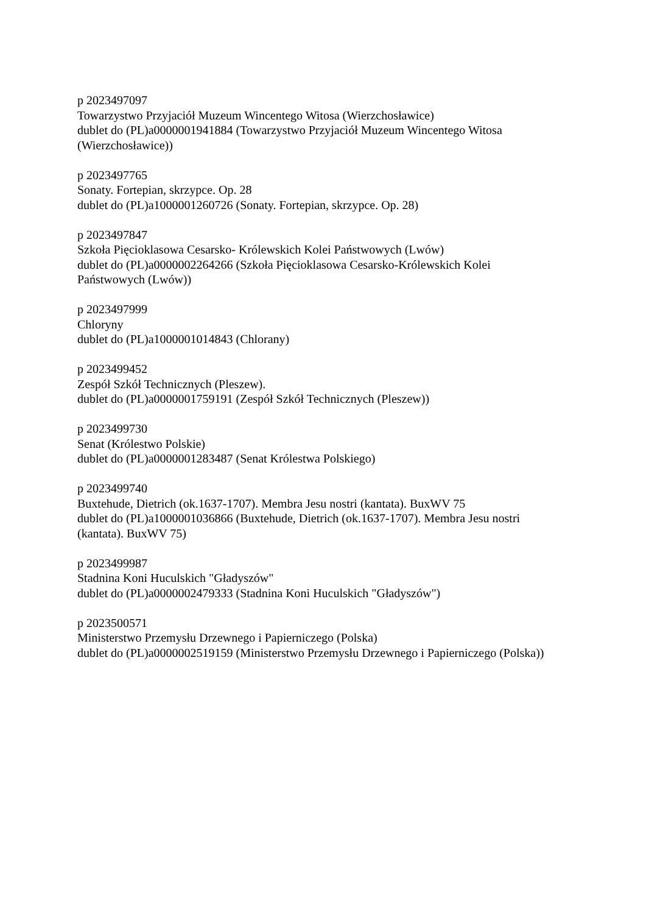p 2023497097
Towarzystwo Przyjaciół Muzeum Wincentego Witosa (Wierzchosławice)
dublet do (PL)a0000001941884 (Towarzystwo Przyjaciół Muzeum Wincentego Witosa (Wierzchosławice))
p 2023497765
Sonaty. Fortepian, skrzypce. Op. 28
dublet do (PL)a1000001260726 (Sonaty. Fortepian, skrzypce. Op. 28)
p 2023497847
Szkoła Pięcioklasowa Cesarsko- Królewskich Kolei Państwowych (Lwów)
dublet do (PL)a0000002264266 (Szkoła Pięcioklasowa Cesarsko-Królewskich Kolei Państwowych (Lwów))
p 2023497999
Chloryny
dublet do (PL)a1000001014843 (Chlorany)
p 2023499452
Zespół Szkół Technicznych (Pleszew).
dublet do (PL)a0000001759191 (Zespół Szkół Technicznych (Pleszew))
p 2023499730
Senat (Królestwo Polskie)
dublet do (PL)a0000001283487 (Senat Królestwa Polskiego)
p 2023499740
Buxtehude, Dietrich (ok.1637-1707). Membra Jesu nostri (kantata). BuxWV 75
dublet do (PL)a1000001036866 (Buxtehude, Dietrich (ok.1637-1707). Membra Jesu nostri (kantata). BuxWV 75)
p 2023499987
Stadnina Koni Huculskich "Gładyszów"
dublet do (PL)a0000002479333 (Stadnina Koni Huculskich "Gładyszów")
p 2023500571
Ministerstwo Przemysłu Drzewnego i Papierniczego (Polska)
dublet do (PL)a0000002519159 (Ministerstwo Przemysłu Drzewnego i Papierniczego (Polska))